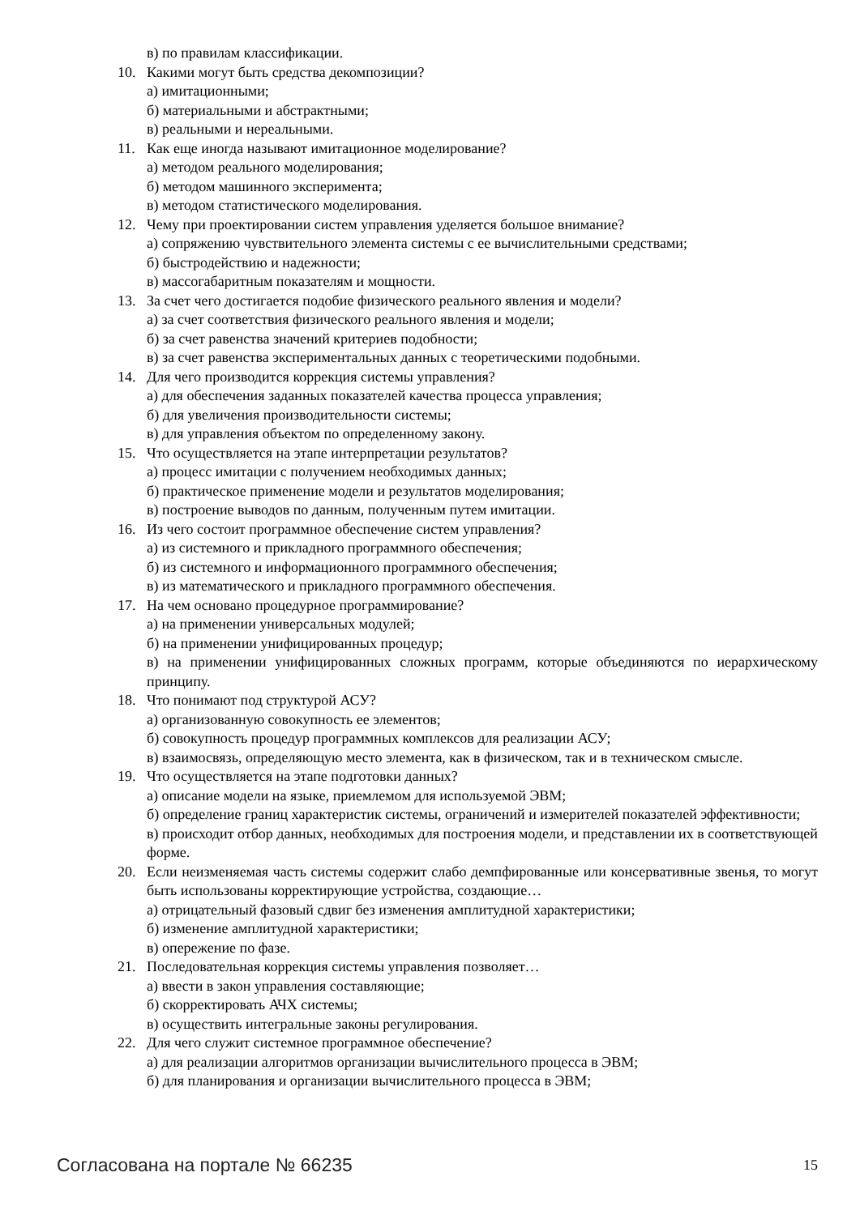в) по правилам классификации.
10. Какими могут быть средства декомпозиции?
а) имитационными;
б) материальными и абстрактными;
в) реальными и нереальными.
11. Как еще иногда называют имитационное моделирование?
а) методом реального моделирования;
б) методом машинного эксперимента;
в) методом статистического моделирования.
12. Чему при проектировании систем управления уделяется большое внимание?
а) сопряжению чувствительного элемента системы с ее вычислительными средствами;
б) быстродействию и надежности;
в) массогабаритным показателям и мощности.
13. За счет чего достигается подобие физического реального явления и модели?
а) за счет соответствия физического реального явления и модели;
б) за счет равенства значений критериев подобности;
в) за счет равенства экспериментальных данных с теоретическими подобными.
14. Для чего производится коррекция системы управления?
а) для обеспечения заданных показателей качества процесса управления;
б) для увеличения производительности системы;
в) для управления объектом по определенному закону.
15. Что осуществляется на этапе интерпретации результатов?
а) процесс имитации с получением необходимых данных;
б) практическое применение модели и результатов моделирования;
в) построение выводов по данным, полученным путем имитации.
16. Из чего состоит программное обеспечение систем управления?
а) из системного и прикладного программного обеспечения;
б) из системного и информационного программного обеспечения;
в) из математического и прикладного программного обеспечения.
17. На чем основано процедурное программирование?
а) на применении универсальных модулей;
б) на применении унифицированных процедур;
в) на применении унифицированных сложных программ, которые объединяются по иерархическому принципу.
18. Что понимают под структурой АСУ?
а) организованную совокупность ее элементов;
б) совокупность процедур программных комплексов для реализации АСУ;
в) взаимосвязь, определяющую место элемента, как в физическом, так и в техническом смысле.
19. Что осуществляется на этапе подготовки данных?
а) описание модели на языке, приемлемом для используемой ЭВМ;
б) определение границ характеристик системы, ограничений и измерителей показателей эффективности;
в) происходит отбор данных, необходимых для построения модели, и представлении их в соответствующей форме.
20. Если неизменяемая часть системы содержит слабо демпфированные или консервативные звенья, то могут быть использованы корректирующие устройства, создающие…
а) отрицательный фазовый сдвиг без изменения амплитудной характеристики;
б) изменение амплитудной характеристики;
в) опережение по фазе.
21. Последовательная коррекция системы управления позволяет…
а) ввести в закон управления составляющие;
б) скорректировать АЧХ системы;
в) осуществить интегральные законы регулирования.
22. Для чего служит системное программное обеспечение?
а) для реализации алгоритмов организации вычислительного процесса в ЭВМ;
б) для планирования и организации вычислительного процесса в ЭВМ;
Согласована на портале № 66235 15